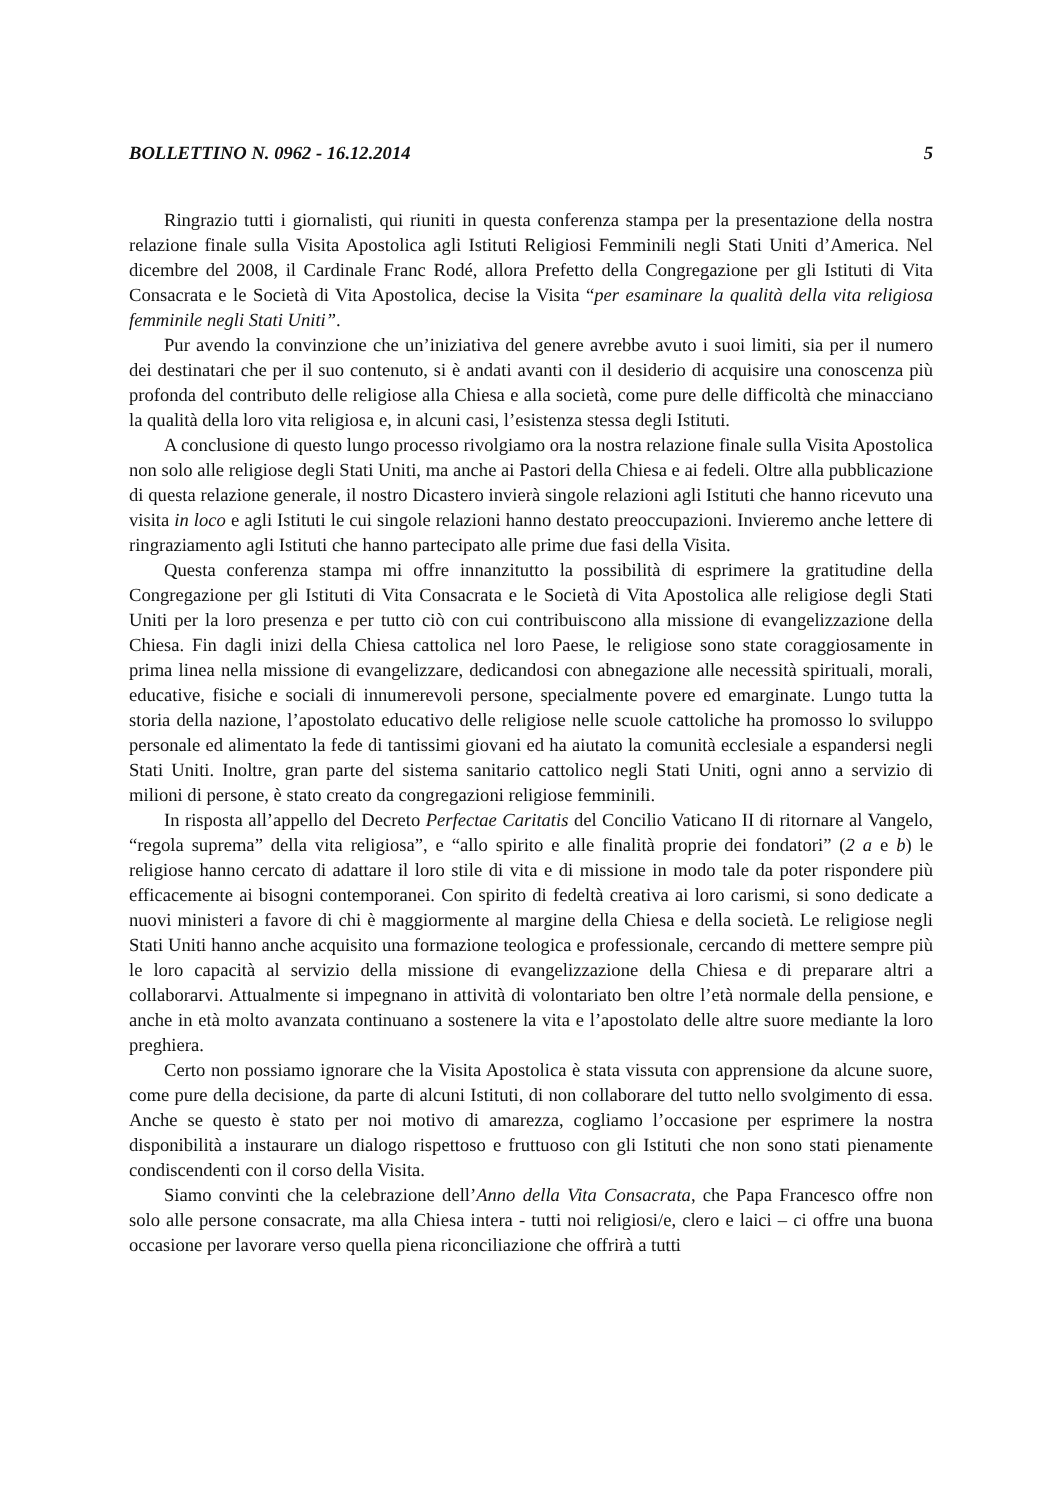BOLLETTINO N. 0962 - 16.12.2014 5
Ringrazio tutti i giornalisti, qui riuniti in questa conferenza stampa per la presentazione della nostra relazione finale sulla Visita Apostolica agli Istituti Religiosi Femminili negli Stati Uniti d’America. Nel dicembre del 2008, il Cardinale Franc Rodé, allora Prefetto della Congregazione per gli Istituti di Vita Consacrata e le Società di Vita Apostolica, decise la Visita “per esaminare la qualità della vita religiosa femminile negli Stati Uniti”.
Pur avendo la convinzione che un’iniziativa del genere avrebbe avuto i suoi limiti, sia per il numero dei destinatari che per il suo contenuto, si è andati avanti con il desiderio di acquisire una conoscenza più profonda del contributo delle religiose alla Chiesa e alla società, come pure delle difficoltà che minacciano la qualità della loro vita religiosa e, in alcuni casi, l’esistenza stessa degli Istituti.
A conclusione di questo lungo processo rivolgiamo ora la nostra relazione finale sulla Visita Apostolica non solo alle religiose degli Stati Uniti, ma anche ai Pastori della Chiesa e ai fedeli. Oltre alla pubblicazione di questa relazione generale, il nostro Dicastero invierà singole relazioni agli Istituti che hanno ricevuto una visita in loco e agli Istituti le cui singole relazioni hanno destato preoccupazioni. Invieremo anche lettere di ringraziamento agli Istituti che hanno partecipato alle prime due fasi della Visita.
Questa conferenza stampa mi offre innanzitutto la possibilità di esprimere la gratitudine della Congregazione per gli Istituti di Vita Consacrata e le Società di Vita Apostolica alle religiose degli Stati Uniti per la loro presenza e per tutto ciò con cui contribuiscono alla missione di evangelizzazione della Chiesa. Fin dagli inizi della Chiesa cattolica nel loro Paese, le religiose sono state coraggiosamente in prima linea nella missione di evangelizzare, dedicandosi con abnegazione alle necessità spirituali, morali, educative, fisiche e sociali di innumerevoli persone, specialmente povere ed emarginate. Lungo tutta la storia della nazione, l’apostolato educativo delle religiose nelle scuole cattoliche ha promosso lo sviluppo personale ed alimentato la fede di tantissimi giovani ed ha aiutato la comunità ecclesiale a espandersi negli Stati Uniti. Inoltre, gran parte del sistema sanitario cattolico negli Stati Uniti, ogni anno a servizio di milioni di persone, è stato creato da congregazioni religiose femminili.
In risposta all’appello del Decreto Perfectae Caritatis del Concilio Vaticano II di ritornare al Vangelo, “regola suprema” della vita religiosa”, e “allo spirito e alle finalità proprie dei fondatori” (2 a e b) le religiose hanno cercato di adattare il loro stile di vita e di missione in modo tale da poter rispondere più efficacemente ai bisogni contemporanei. Con spirito di fedeltà creativa ai loro carismi, si sono dedicate a nuovi ministeri a favore di chi è maggiormente al margine della Chiesa e della società. Le religiose negli Stati Uniti hanno anche acquisito una formazione teologica e professionale, cercando di mettere sempre più le loro capacità al servizio della missione di evangelizzazione della Chiesa e di preparare altri a collaborarvi. Attualmente si impegnano in attività di volontariato ben oltre l’età normale della pensione, e anche in età molto avanzata continuano a sostenere la vita e l’apostolato delle altre suore mediante la loro preghiera.
Certo non possiamo ignorare che la Visita Apostolica è stata vissuta con apprensione da alcune suore, come pure della decisione, da parte di alcuni Istituti, di non collaborare del tutto nello svolgimento di essa. Anche se questo è stato per noi motivo di amarezza, cogliamo l’occasione per esprimere la nostra disponibilità a instaurare un dialogo rispettoso e fruttuoso con gli Istituti che non sono stati pienamente condiscendenti con il corso della Visita.
Siamo convinti che la celebrazione dell’Anno della Vita Consacrata, che Papa Francesco offre non solo alle persone consacrate, ma alla Chiesa intera - tutti noi religiosi/e, clero e laici – ci offre una buona occasione per lavorare verso quella piena riconciliazione che offrirà a tutti